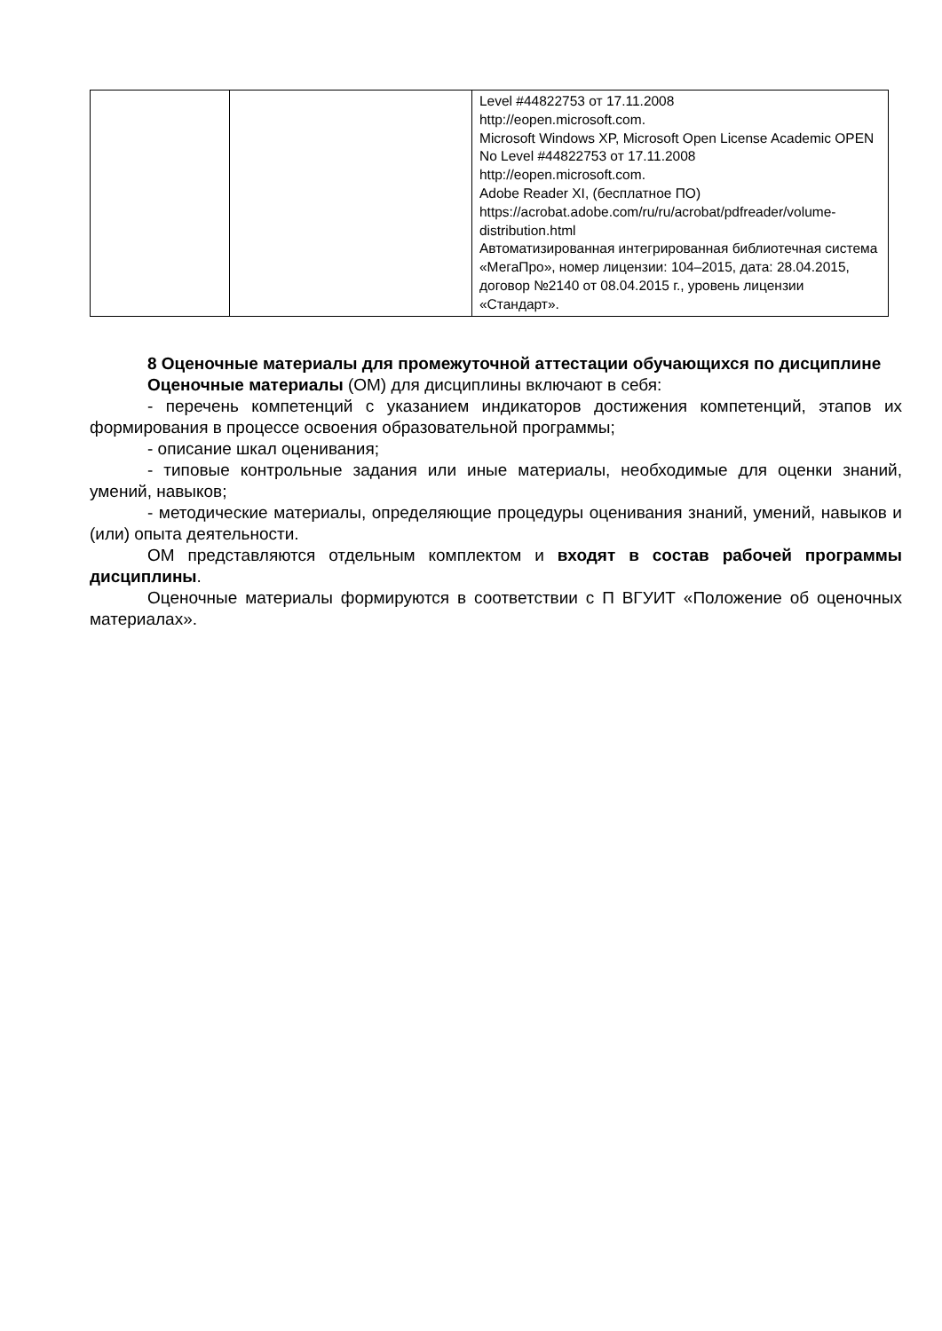| | | Level #44822753 от 17.11.2008 http://eopen.microsoft.com. Microsoft Windows XP, Microsoft Open License Academic OPEN No Level #44822753 от 17.11.2008 http://eopen.microsoft.com. Adobe Reader XI, (бесплатное ПО) https://acrobat.adobe.com/ru/ru/acrobat/pdfreader/volume-distribution.html Автоматизированная интегрированная библиотечная система «МегаПро», номер лицензии: 104–2015, дата: 28.04.2015, договор №2140 от 08.04.2015 г., уровень лицензии «Стандарт». |
8 Оценочные материалы для промежуточной аттестации обучающихся по дисциплине
Оценочные материалы (ОМ) для дисциплины включают в себя:
- перечень компетенций с указанием индикаторов достижения компетенций, этапов их формирования в процессе освоения образовательной программы;
- описание шкал оценивания;
- типовые контрольные задания или иные материалы, необходимые для оценки знаний, умений, навыков;
- методические материалы, определяющие процедуры оценивания знаний, умений, навыков и (или) опыта деятельности.
ОМ представляются отдельным комплектом и входят в состав рабочей программы дисциплины.
Оценочные материалы формируются в соответствии с П ВГУИТ «Положение об оценочных материалах».